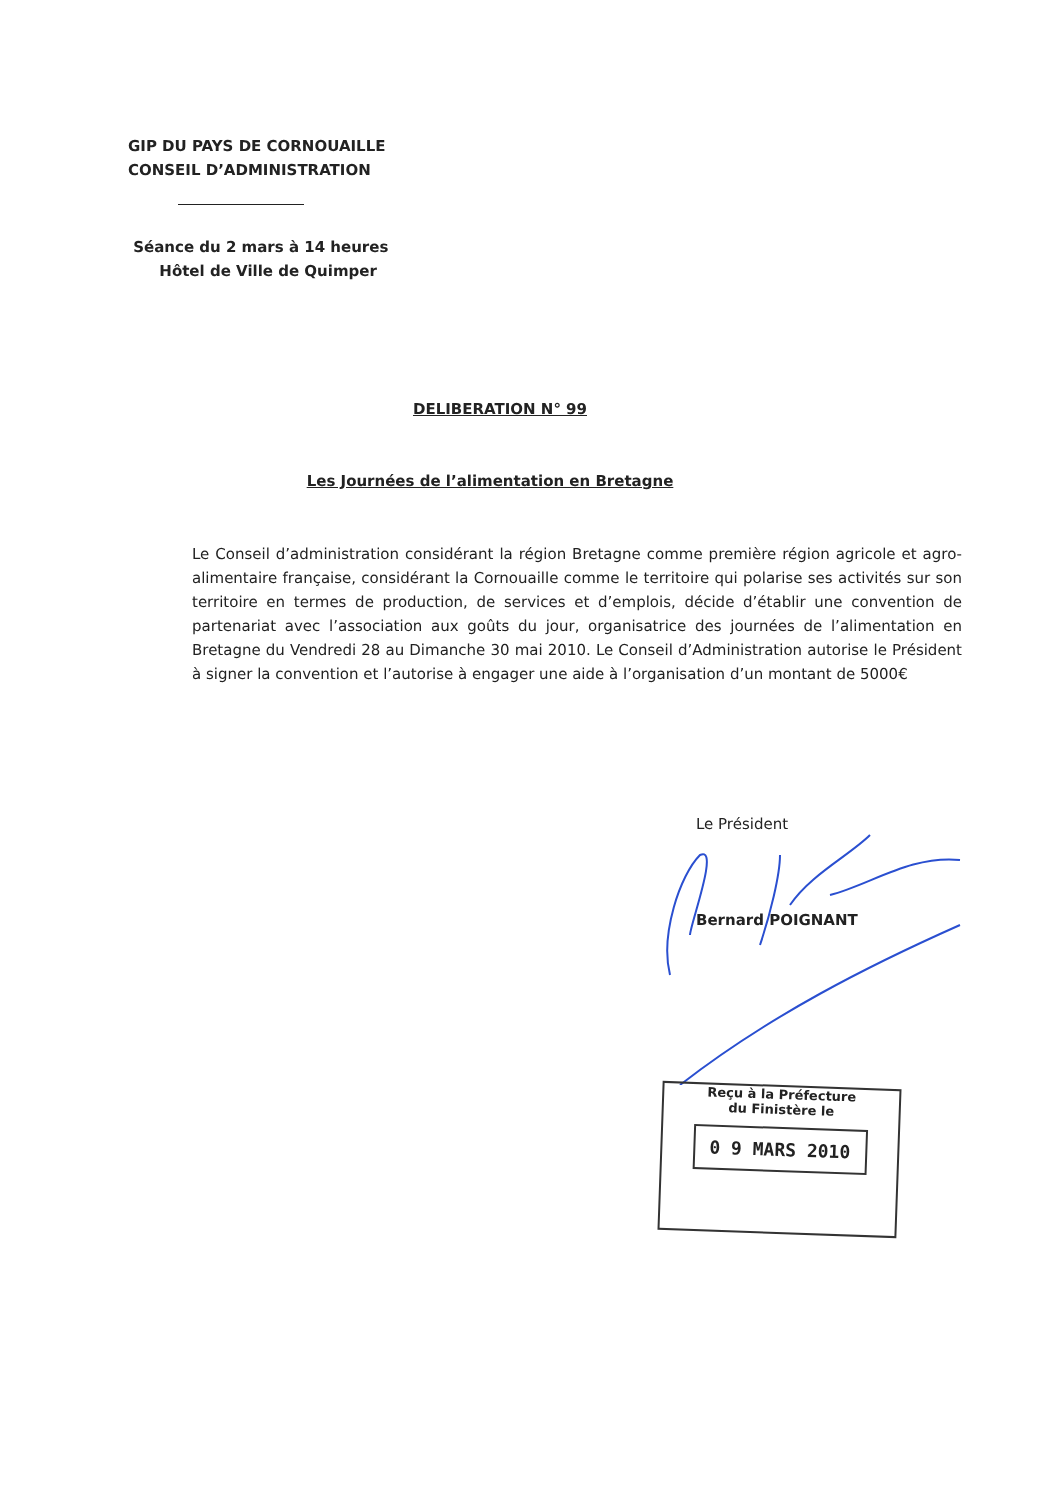GIP DU PAYS DE CORNOUAILLE
CONSEIL D’ADMINISTRATION
Séance du 2 mars à 14 heures
Hôtel de Ville de Quimper
DELIBERATION N° 99
Les Journées de l’alimentation en Bretagne
Le Conseil d’administration considérant la région Bretagne comme première région agricole et agro-alimentaire française, considérant la Cornouaille comme le territoire qui polarise ses activités sur son territoire en termes de production, de services et d’emplois, décide d’établir une convention de partenariat avec l’association aux goûts du jour, organisatrice des journées de l’alimentation en Bretagne du Vendredi 28 au Dimanche 30 mai 2010. Le Conseil d’Administration autorise le Président à signer la convention et l’autorise à engager une aide à l’organisation d’un montant de 5000€
Le Président
Bernard POIGNANT
Reçu à la Préfecture
du Finistère le
0 9 MARS 2010